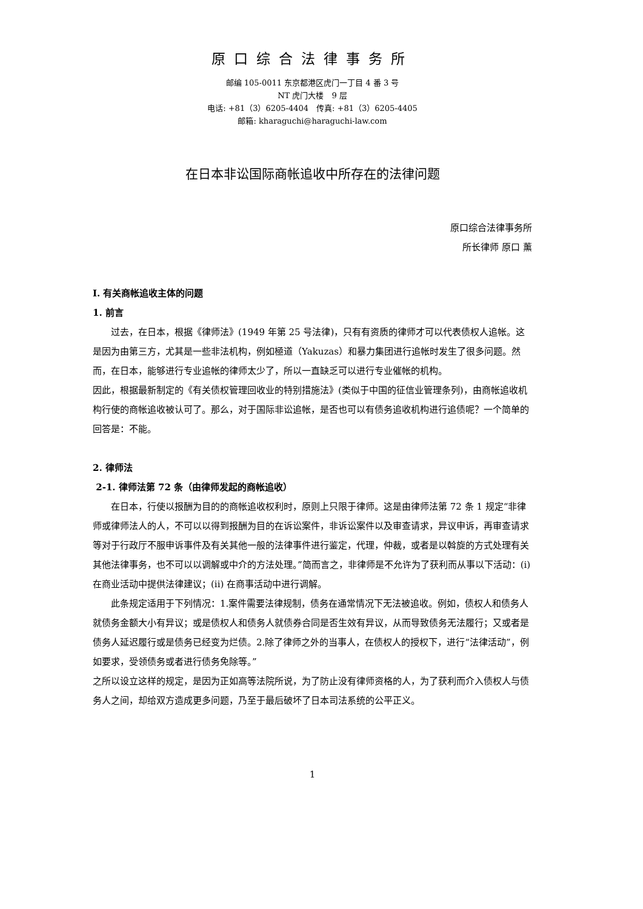原口综合法律事务所
邮编 105-0011 东京都港区虎门一丁目 4 番 3 号
NT 虎门大楼　9 层
电话: +81（3）6205-4404　传真: +81（3）6205-4405
邮箱: kharaguchi@haraguchi-law.com
在日本非讼国际商帐追收中所存在的法律问题
原口综合法律事务所
所长律师 原口 薰
I. 有关商帐追收主体的问题
1. 前言
过去，在日本，根据《律师法》(1949 年第 25 号法律)，只有有资质的律师才可以代表债权人追帐。这是因为由第三方，尤其是一些非法机构，例如極道（Yakuzas）和暴力集团进行追帐时发生了很多问题。然而，在日本，能够进行专业追帐的律师太少了，所以一直缺乏可以进行专业催帐的机构。
因此，根据最新制定的《有关债权管理回收业的特别措施法》(类似于中国的征信业管理条列)，由商帐追收机构行使的商帐追收被认可了。那么，对于国际非讼追帐，是否也可以有债务追收机构进行追债呢？一个简单的回答是：不能。
2. 律师法
2-1. 律师法第 72 条（由律师发起的商帐追收）
在日本，行使以报酬为目的的商帐追收权利时，原则上只限于律师。这是由律师法第 72 条 1 规定“非律师或律师法人的人，不可以以得到报酬为目的在诉讼案件，非诉讼案件以及审查请求，异议申诉，再审查请求等对于行政厅不服申诉事件及有关其他一般的法律事件进行鉴定，代理，仲裁，或者是以斡旋的方式处理有关其他法律事务，也不可以以调解或中介的方法处理。”简而言之，非律师是不允许为了获利而从事以下活动：(i) 在商业活动中提供法律建议；(ii) 在商事活动中进行调解。
此条规定适用于下列情况：1.案件需要法律规制，债务在通常情况下无法被追收。例如，债权人和债务人就债务金额大小有异议；或是债权人和债务人就债券合同是否生效有异议，从而导致债务无法履行；又或者是债务人延迟履行或是债务已经变为烂债。2.除了律师之外的当事人，在债权人的授权下，进行“法律活动”，例如要求，受领债务或者进行债务免除等。”
之所以设立这样的规定，是因为正如高等法院所说，为了防止没有律师资格的人，为了获利而介入债权人与债务人之间，却给双方造成更多问题，乃至于最后破坏了日本司法系统的公平正义。
1